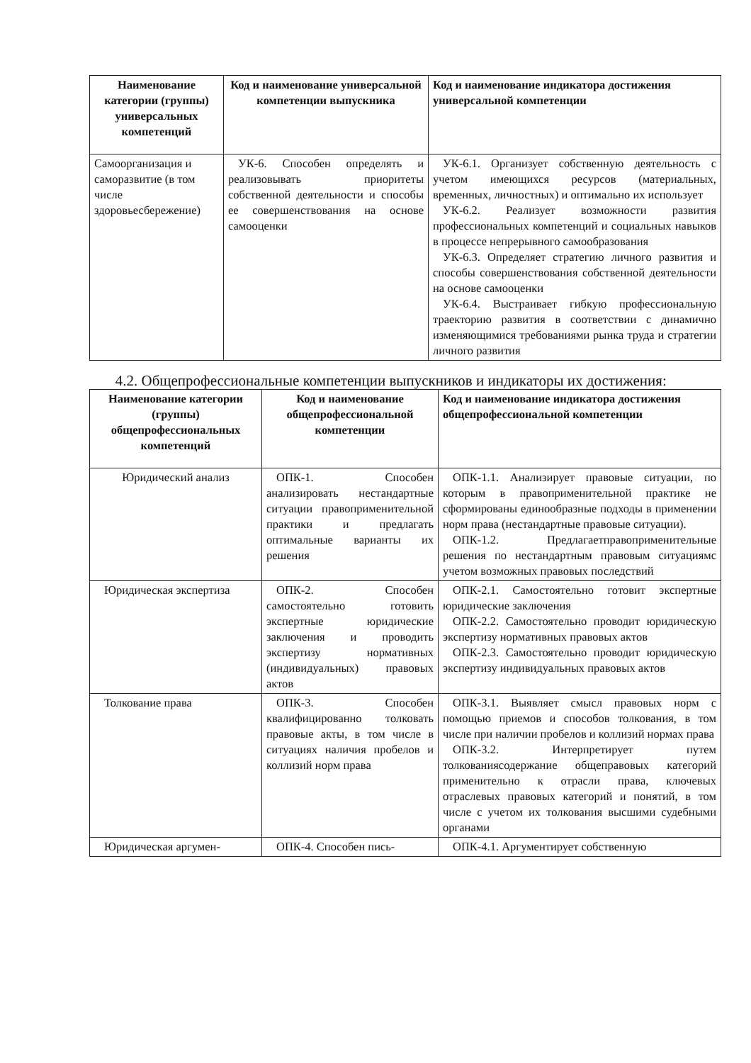| Наименование категории (группы) универсальных компетенций | Код и наименование универсальной компетенции выпускника | Код и наименование индикатора достижения универсальной компетенции |
| --- | --- | --- |
| Самоорганизация и саморазвитие (в том числе здоровьесбережение) | УК-6. Способен определять и реализовывать приоритеты собственной деятельности и способы ее совершенствования на основе самооценки | УК-6.1. Организует собственную деятельность с учетом имеющихся ресурсов (материальных, временных, личностных) и оптимально их использует УК-6.2. Реализует возможности развития профессиональных компетенций и социальных навыков в процессе непрерывного самообразования УК-6.3. Определяет стратегию личного развития и способы совершенствования собственной деятельности на основе самооценки УК-6.4. Выстраивает гибкую профессиональную траекторию развития в соответствии с динамично изменяющимися требованиями рынка труда и стратегии личного развития |
4.2. Общепрофессиональные компетенции выпускников и индикаторы их достижения:
| Наименование категории (группы) общепрофессиональных компетенций | Код и наименование общепрофессиональной компетенции | Код и наименование индикатора достижения общепрофессиональной компетенции |
| --- | --- | --- |
| Юридический анализ | ОПК-1. Способен анализировать нестандартные ситуации правоприменительной практики и предлагать оптимальные варианты их решения | ОПК-1.1. Анализирует правовые ситуации, по которым в правоприменительной практике не сформированы единообразные подходы в применении норм права (нестандартные правовые ситуации). ОПК-1.2. Предлагаетправоприменительные решения по нестандартным правовым ситуациямс учетом возможных правовых последствий |
| Юридическая экспертиза | ОПК-2. Способен самостоятельно готовить экспертные юридические заключения и проводить экспертизу нормативных (индивидуальных) правовых актов | ОПК-2.1. Самостоятельно готовит экспертные юридические заключения ОПК-2.2. Самостоятельно проводит юридическую экспертизу нормативных правовых актов ОПК-2.3. Самостоятельно проводит юридическую экспертизу индивидуальных правовых актов |
| Толкование права | ОПК-3. Способен квалифицированно толковать правовые акты, в том числе в ситуациях наличия пробелов и коллизий норм права | ОПК-3.1. Выявляет смысл правовых норм с помощью приемов и способов толкования, в том числе при наличии пробелов и коллизий нормах права ОПК-3.2. Интерпретирует путем толкованиясодержание общеправовых категорий применительно к отрасли права, ключевых отраслевых правовых категорий и понятий, в том числе с учетом их толкования высшими судебными органами |
| Юридическая аргумен- | ОПК-4. Способен пись- | ОПК-4.1. Аргументирует собственную |